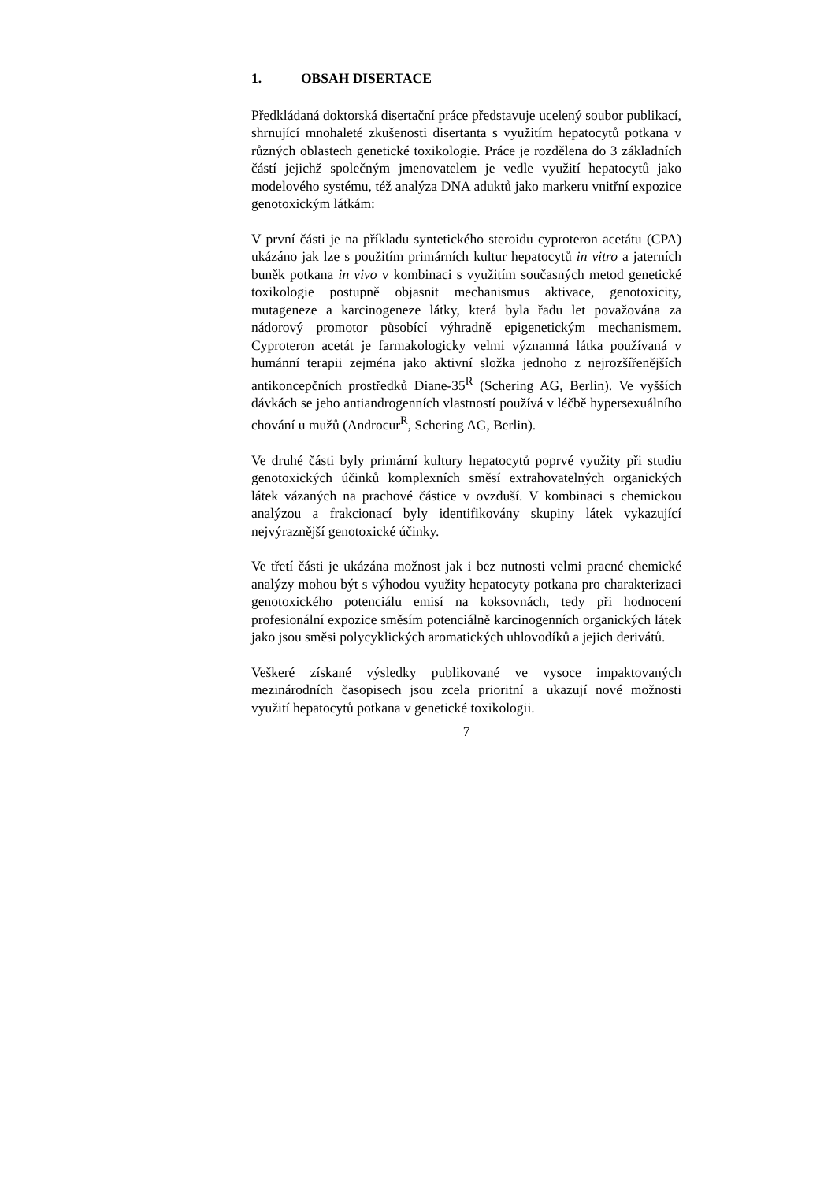1. OBSAH DISERTACE
Předkládaná doktorská disertační práce představuje ucelený soubor publikací, shrnující mnohaleté zkušenosti disertanta s využitím hepatocytů potkana v různých oblastech genetické toxikologie. Práce je rozdělena do 3 základních částí jejichž společným jmenovatelem je vedle využití hepatocytů jako modelového systému, též analýza DNA aduktů jako markeru vnitřní expozice genotoxickým látkám:
V první části je na příkladu syntetického steroidu cyproteron acetátu (CPA) ukázáno jak lze s použitím primárních kultur hepatocytů in vitro a jaterních buněk potkana in vivo v kombinaci s využitím současných metod genetické toxikologie postupně objasnit mechanismus aktivace, genotoxicity, mutageneze a karcinogeneze látky, která byla řadu let považována za nádorový promotor působící výhradně epigenetickým mechanismem. Cyproteron acetát je farmakologicky velmi významná látka používaná v humánní terapii zejména jako aktivní složka jednoho z nejrozšířenějších antikoncepčních prostředků Diane-35<sup>R</sup> (Schering AG, Berlin). Ve vyšších dávkách se jeho antiandrogenních vlastností používá v léčbě hypersexuálního chování u mužů (Androcur<sup>R</sup>, Schering AG, Berlin).
Ve druhé části byly primární kultury hepatocytů poprvé využity při studiu genotoxických účinků komplexních směsí extrahovatelných organických látek vázaných na prachové částice v ovzduší. V kombinaci s chemickou analýzou a frakcionací byly identifikovány skupiny látek vykazující nejvýraznější genotoxické účinky.
Ve třetí části je ukázána možnost jak i bez nutnosti velmi pracné chemické analýzy mohou být s výhodou využity hepatocyty potkana pro charakterizaci genotoxického potenciálu emisí na koksovnách, tedy při hodnocení profesionální expozice směsím potenciálně karcinogenních organických látek jako jsou směsi polycyklických aromatických uhlovodíků a jejich derivátů.
Veškeré získané výsledky publikované ve vysoce impaktovaných mezinárodních časopisech jsou zcela prioritní a ukazují nové možnosti využití hepatocytů potkana v genetické toxikologii.
7